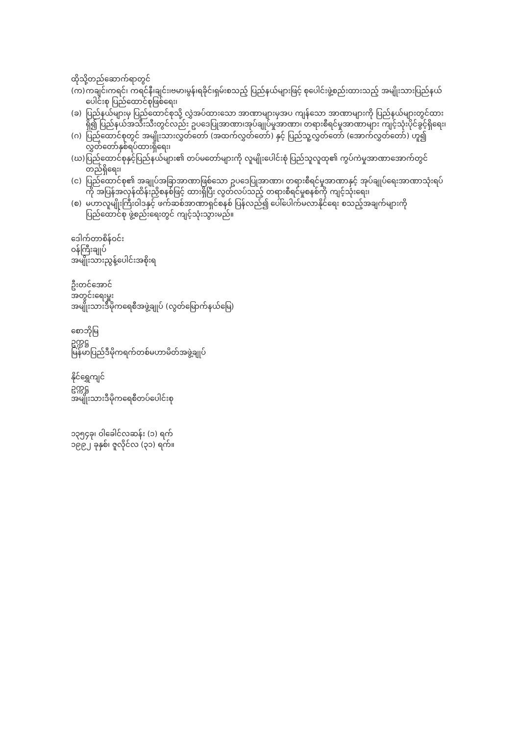ထိုသို့တည်ဆောက်ရာတွင်
(က) ကချင်၊ကရင်၊ ကရင်နီ၊ချင်း၊ဗမာ၊မွန်၊ရခိုင်၊ရှမ်းစသည့် ပြည်နယ်များဖြင့် စုပေါင်းဖွဲ့စည်းထားသည့် အမျိုးသားပြည်နယ်ပေါင်းစု ပြည်ထောင်စုဖြစ်ရေး၊
(ခ) ပြည်နယ်များမှ ပြည်ထောင်စုသို့ လွှဲအပ်ထားသော အာဏာများမှအပ ကျန်သော အာဏာများကို ပြည်နယ်များတွင်ထားရှိ၍ ပြည်နယ်အသီးသီးတွင်လည်း ဥပဒေပြုအာဏာ၊အုပ်ချုပ်မှုအာဏာ၊ တရားစီရင်မှုအာဏာများ ကျင့်သုံးပိုင်ခွင့်ရှိရေး၊
(ဂ) ပြည်ထောင်စုတွင် အမျိုးသားလွှတ်တော် (အထက်လွှတ်တော်) နှင့် ပြည်သူ့လွှတ်တော် (အောက်လွှတ်တော်) ဟူ၍ လွှတ်တော်နှစ်ရပ်ထားရှိရေး၊
(ဃ) ပြည်ထောင်စုနှင့်ပြည်နယ်များ၏ တပ်မတော်များကို လူမျိုးပေါင်းစုံ ပြည်သူလူထု၏ ကွပ်ကဲမှုအာဏာအောက်တွင် တည်ရှိရေး၊
(င) ပြည်ထောင်စု၏ အချုပ်အခြာအာဏာဖြစ်သော ဥပဒေပြုအာဏာ၊ တရားစီရင်မှုအာဏာနှင့် အုပ်ချုပ်ရေးအာဏာသုံးရပ်ကို အပြန်အလှန်ထိန်းညှိစနစ်ဖြင့် ထားရှိပြီး လွတ်လပ်သည့် တရားစီရင်မှုစနစ်ကို ကျင့်သုံးရေး၊
(စ) မဟာလူမျိုးကြီးဝါဒနှင့် ဖက်ဆစ်အာဏာရှင်စနစ် ပြန်လည်၍ ပေါ်ပေါက်မလာနိုင်ရေး စသည့်အချက်များကို ပြည်ထောင်စု ဖွဲ့စည်းရေးတွင် ကျင့်သုံးသွားမည်။
ဒေါက်တာစိန်ဝင်း
ဝန်ကြီးချုပ်
အမျိုးသားညွန့်ပေါင်းအစိုးရ
ဦးတင်အောင်
အတွင်းရေးမှူး
အမျိုးသားဒီမိုကရေစီအဖွဲ့ချုပ် (လွတ်မြောက်နယ်မြေ)
စောဘိုမြ
ဥက္ကဋ္ဌ
မြန်မာပြည်ဒီမိုကရက်တစ်မဟာမိတ်အဖွဲ့ချုပ်
နိုင်ရွှေကျင်
ဥက္ကဋ္ဌ
အမျိုးသားဒီမိုကရေစီတပ်ပေါင်းစု
၁၃၅၄ခု၊ ဝါခေါင်လဆန်း (၁) ရက်
၁၉၉၂ ခုနှစ်၊ ဇူလိုင်လ (၃၁) ရက်။